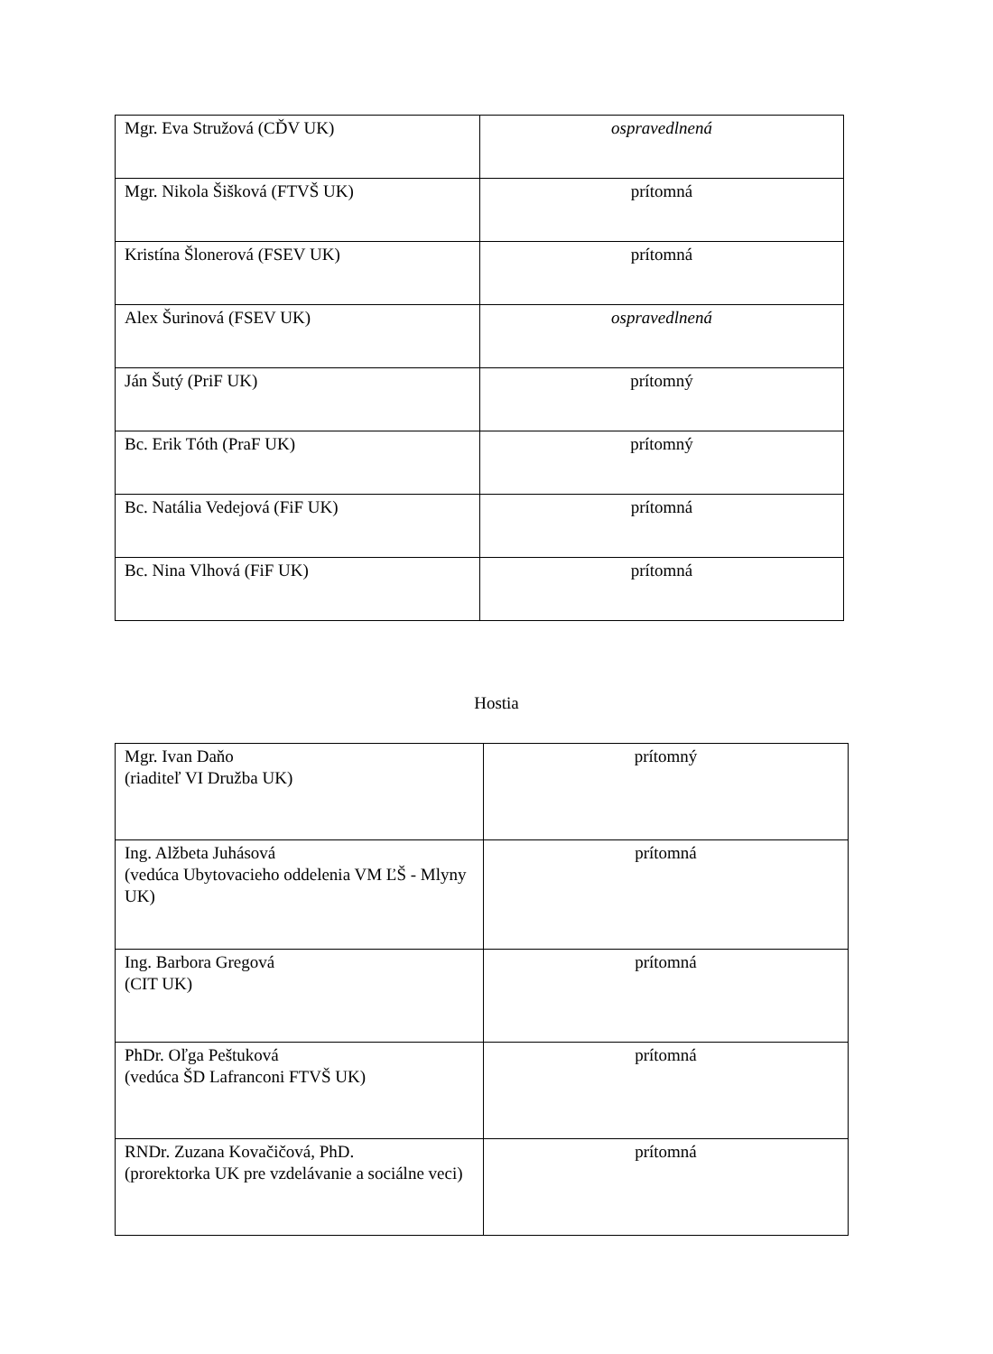| Mgr. Eva Stružová (CĎV UK) | ospravedlnená |
| Mgr. Nikola Šišková (FTVŠ UK) | prítomná |
| Kristína Šlonerová (FSEV UK) | prítomná |
| Alex Šurinová (FSEV UK) | ospravedlnená |
| Ján Šutý (PriF UK) | prítomný |
| Bc. Erik Tóth (PraF UK) | prítomný |
| Bc. Natália Vedejová (FiF UK) | prítomná |
| Bc. Nina Vlhová (FiF UK) | prítomná |
Hostia
| Mgr. Ivan Daňo (riaditeľ VI Družba UK) | prítomný |
| Ing. Alžbeta Juhásová (vedúca Ubytovacieho oddelenia VM ĽŠ - Mlyny UK) | prítomná |
| Ing. Barbora Gregová (CIT UK) | prítomná |
| PhDr. Oľga Peštuková (vedúca ŠD Lafranconi FTVŠ UK) | prítomná |
| RNDr. Zuzana Kovačičová, PhD. (prorektorka UK pre vzdelávanie a sociálne veci) | prítomná |